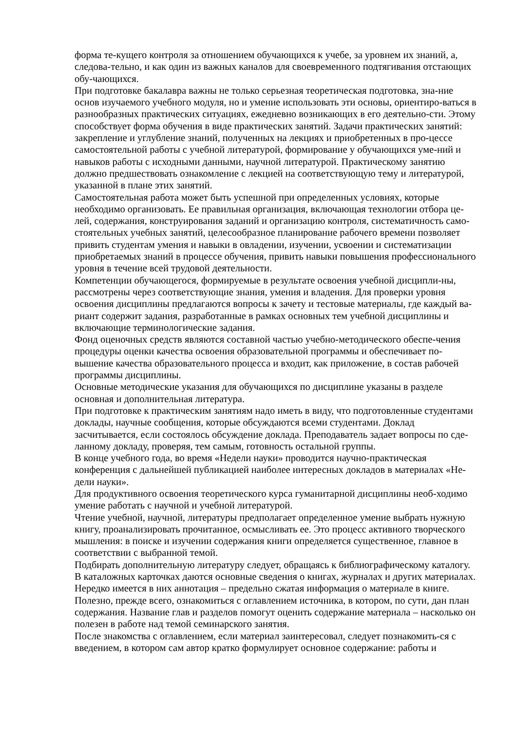форма те-кущего контроля за отношением обучающихся к учебе, за уровнем их знаний, а, следова-тельно, и как один из важных каналов для своевременного подтягивания отстающих обу-чающихся.
При подготовке бакалавра важны не только серьезная теоретическая подготовка, зна-ние основ изучаемого учебного модуля, но и умение использовать эти основы, ориентиро-ваться в разнообразных практических ситуациях, ежедневно возникающих в его деятельно-сти. Этому способствует форма обучения в виде практических занятий. Задачи практических занятий: закрепление и углубление знаний, полученных на лекциях и приобретенных в про-цессе самостоятельной работы с учебной литературой, формирование у обучающихся уме-ний и навыков работы с исходными данными, научной литературой. Практическому занятию должно предшествовать ознакомление с лекцией на соответствующую тему и литературой, указанной в плане этих занятий.
Самостоятельная работа может быть успешной при определенных условиях, которые необходимо организовать. Ее правильная организация, включающая технологии отбора це-лей, содержания, конструирования заданий и организацию контроля, систематичность само-стоятельных учебных занятий, целесообразное планирование рабочего времени позволяет привить студентам умения и навыки в овладении, изучении, усвоении и систематизации приобретаемых знаний в процессе обучения, привить навыки повышения профессионального уровня в течение всей трудовой деятельности.
Компетенции обучающегося, формируемые в результате освоения учебной дисципли-ны, рассмотрены через соответствующие знания, умения и владения. Для проверки уровня освоения дисциплины предлагаются вопросы к зачету и тестовые материалы, где каждый ва-риант содержит задания, разработанные в рамках основных тем учебной дисциплины и включающие терминологические задания.
Фонд оценочных средств являются составной частью учебно-методического обеспе-чения процедуры оценки качества освоения образовательной программы и обеспечивает по-вышение качества образовательного процесса и входит, как приложение, в состав рабочей программы дисциплины.
Основные методические указания для обучающихся по дисциплине указаны в разделе основная и дополнительная литература.
При подготовке к практическим занятиям надо иметь в виду, что подготовленные студентами доклады, научные сообщения, которые обсуждаются всеми студентами. Доклад засчитывается, если состоялось обсуждение доклада. Преподаватель задает вопросы по сде-ланному докладу, проверяя, тем самым, готовность остальной группы.
В конце учебного года, во время «Недели науки» проводится научно-практическая конференция с дальнейшей публикацией наиболее интересных докладов в материалах «Не-дели науки».
Для продуктивного освоения теоретического курса гуманитарной дисциплины необ-ходимо умение работать с научной и учебной литературой.
Чтение учебной, научной, литературы предполагает определенное умение выбрать нужную книгу, проанализировать прочитанное, осмысливать ее. Это процесс активного творческого мышления: в поиске и изучении содержания книги определяется существенное, главное в соответствии с выбранной темой.
Подбирать дополнительную литературу следует, обращаясь к библиографическому каталогу. В каталожных карточках даются основные сведения о книгах, журналах и других материалах. Нередко имеется в них аннотация – предельно сжатая информация о материале в книге.
Полезно, прежде всего, ознакомиться с оглавлением источника, в котором, по сути, дан план содержания. Название глав и разделов помогут оценить содержание материала – насколько он полезен в работе над темой семинарского занятия.
После знакомства с оглавлением, если материал заинтересовал, следует познакомить-ся с введением, в котором сам автор кратко формулирует основное содержание: работы и